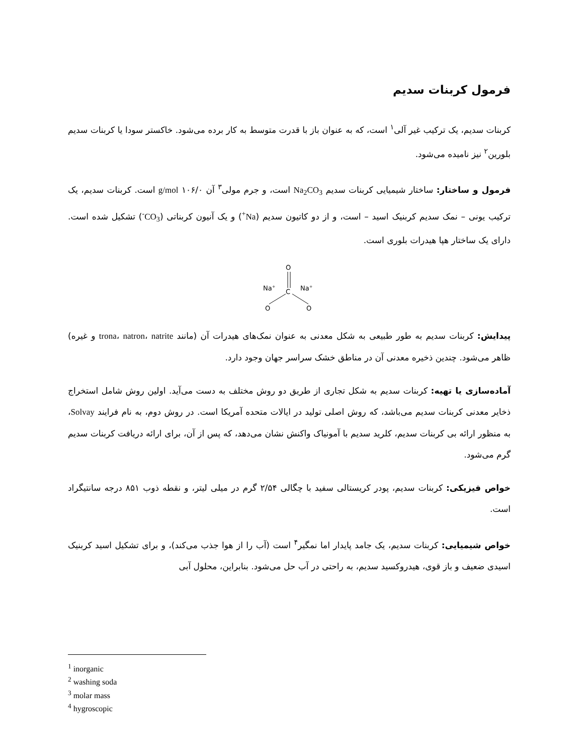فرمول کربنات سدیم
کربنات سدیم، یک ترکیب غیر آلی<sup>۱</sup> است، که به عنوان باز با قدرت متوسط به کار برده می‌شود. خاکستر سودا یا کربنات سدیم بلورین<sup>۲</sup> نیز نامیده می‌شود.
فرمول و ساختار: ساختار شیمیایی کربنات سدیم Na<sub>2</sub>CO<sub>3</sub> است، و جرم مولی<sup>۳</sup> آن g/mol ۱۰۶/۰ است. کربنات سدیم، یک ترکیب یونی – نمک سدیم کربنیک اسید – است، و از دو کاتیون سدیم (Na<sup>+</sup>) و یک آنیون کربناتی (CO<sub>3</sub><sup>-</sup>) تشکیل شده است. دارای یک ساختار هپا هیدرات بلوری است.
O
C
Na+
Na+
O
O
پیدایش: کربنات سدیم به طور طبیعی به شکل معدنی به عنوان نمک‌های هیدرات آن (مانند trona، natron، natrite و غیره) ظاهر می‌شود. چندین ذخیره معدنی آن در مناطق خشک سراسر جهان وجود دارد.
آماده‌سازی یا تهیه: کربنات سدیم به شکل تجاری از طریق دو روش مختلف به دست می‌آید. اولین روش شامل استخراج ذخایر معدنی کربنات سدیم می‌باشد، که روش اصلی تولید در ایالات متحده آمریکا است. در روش دوم، به نام فرایند Solvay، به منظور ارائه بی کربنات سدیم، کلرید سدیم با آمونیاک واکنش نشان می‌دهد، که پس از آن، برای ارائه دریافت کربنات سدیم گرم می‌شود.
خواص فیزیکی: کربنات سدیم، پودر کریستالی سفید با چگالی ۲/۵۴ گرم در میلی لیتر، و نقطه ذوب ۸۵۱ درجه سانتیگراد است.
خواص شیمیایی: کربنات سدیم، یک جامد پایدار اما نمگیر<sup>۴</sup> است (آب را از هوا جذب می‌کند)، و برای تشکیل اسید کربنیک اسیدی ضعیف و باز قوی، هیدروکسید سدیم، به راحتی در آب حل می‌شود. بنابراین، محلول آبی
<sup>1</sup> inorganic
<sup>2</sup> washing soda
<sup>3</sup> molar mass
<sup>4</sup> hygroscopic